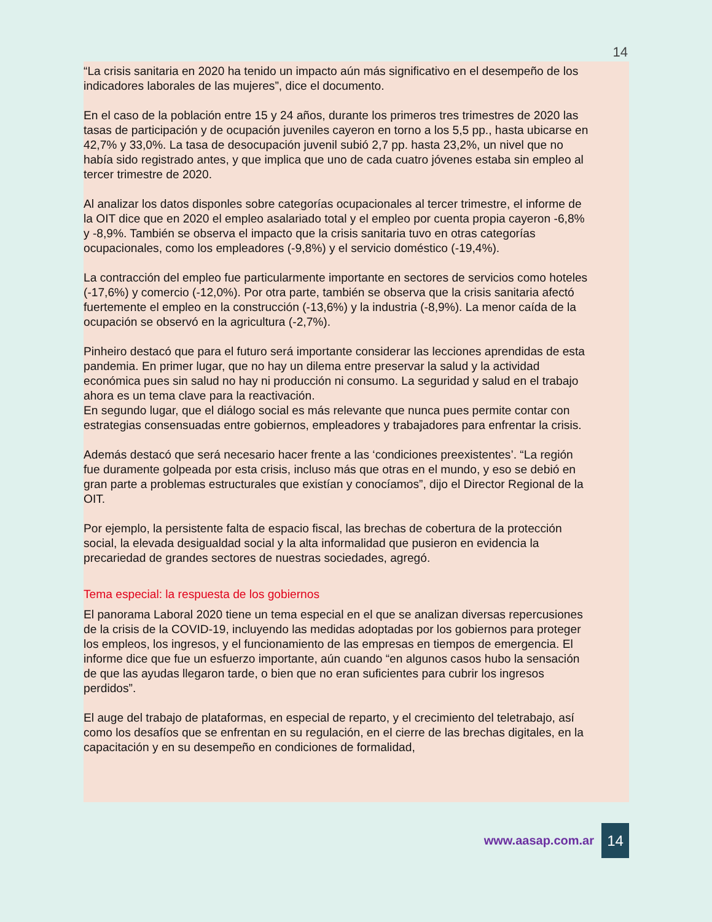14
“La crisis sanitaria en 2020 ha tenido un impacto aún más significativo en el desempeño de los indicadores laborales de las mujeres”, dice el documento.
En el caso de la población entre 15 y 24 años, durante los primeros tres trimestres de 2020 las tasas de participación y de ocupación juveniles cayeron en torno a los 5,5 pp., hasta ubicarse en 42,7% y 33,0%. La tasa de desocupación juvenil subió 2,7 pp. hasta 23,2%, un nivel que no había sido registrado antes, y que implica que uno de cada cuatro jóvenes estaba sin empleo al tercer trimestre de 2020.
Al analizar los datos disponles sobre categorías ocupacionales al tercer trimestre, el informe de la OIT dice que en 2020 el empleo asalariado total y el empleo por cuenta propia cayeron -6,8% y -8,9%. También se observa el impacto que la crisis sanitaria tuvo en otras categorías ocupacionales, como los empleadores (-9,8%) y el servicio doméstico (-19,4%).
La contracción del empleo fue particularmente importante en sectores de servicios como hoteles (-17,6%) y comercio (-12,0%). Por otra parte, también se observa que la crisis sanitaria afectó fuertemente el empleo en la construcción (-13,6%) y la industria (-8,9%). La menor caída de la ocupación se observó en la agricultura (-2,7%).
Pinheiro destacó que para el futuro será importante considerar las lecciones aprendidas de esta pandemia. En primer lugar, que no hay un dilema entre preservar la salud y la actividad económica pues sin salud no hay ni producción ni consumo. La seguridad y salud en el trabajo ahora es un tema clave para la reactivación.
En segundo lugar, que el diálogo social es más relevante que nunca pues permite contar con estrategias consensuadas entre gobiernos, empleadores y trabajadores para enfrentar la crisis.
Además destacó que será necesario hacer frente a las ‘condiciones preexistentes’. “La región fue duramente golpeada por esta crisis, incluso más que otras en el mundo, y eso se debió en gran parte a problemas estructurales que existían y conocíamos”, dijo el Director Regional de la OIT.
Por ejemplo, la persistente falta de espacio fiscal, las brechas de cobertura de la protección social, la elevada desigualdad social y la alta informalidad que pusieron en evidencia la precariedad de grandes sectores de nuestras sociedades, agregó.
Tema especial: la respuesta de los gobiernos
El panorama Laboral 2020 tiene un tema especial en el que se analizan diversas repercusiones de la crisis de la COVID-19, incluyendo las medidas adoptadas por los gobiernos para proteger los empleos, los ingresos, y el funcionamiento de las empresas en tiempos de emergencia. El informe dice que fue un esfuerzo importante, aún cuando “en algunos casos hubo la sensación de que las ayudas llegaron tarde, o bien que no eran suficientes para cubrir los ingresos perdidos”.
El auge del trabajo de plataformas, en especial de reparto, y el crecimiento del teletrabajo, así como los desafíos que se enfrentan en su regulación, en el cierre de las brechas digitales, en la capacitación y en su desempeño en condiciones de formalidad,
www.aasap.com.ar 14